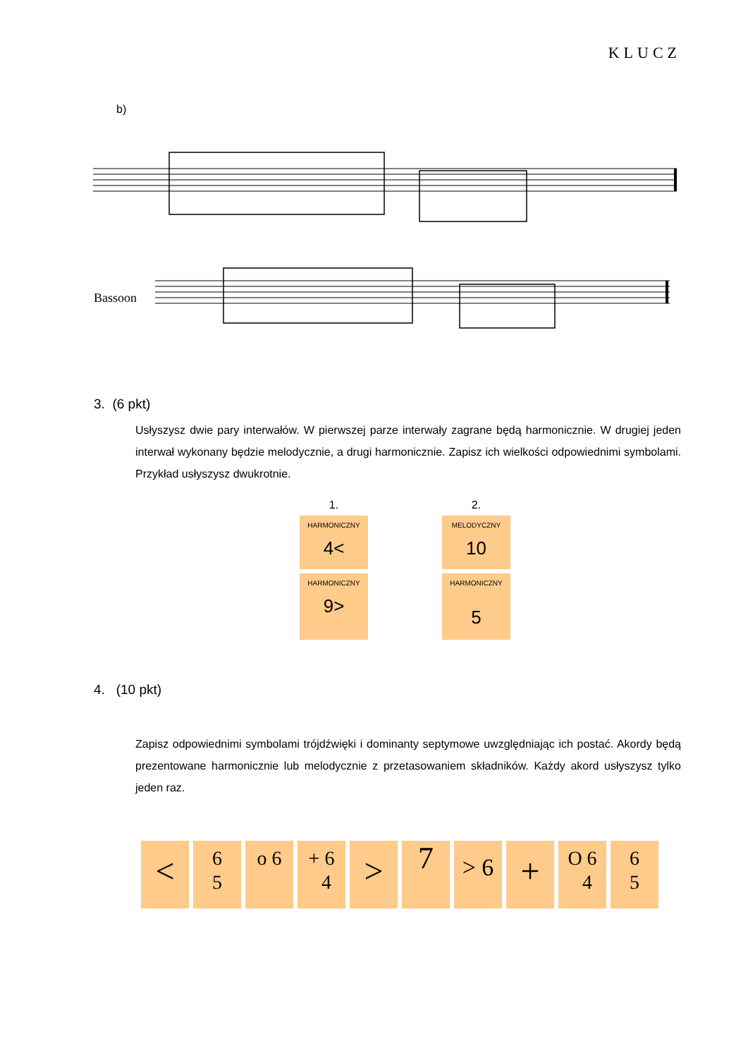KLUCZ
b)
Bassoon
3. (6 pkt)
Usłyszysz dwie pary interwałów. W pierwszej parze interwały zagrane będą harmonicznie. W drugiej jeden interwał wykonany będzie melodycznie, a drugi harmonicznie. Zapisz ich wielkości odpowiednimi symbolami. Przykład usłyszysz dwukrotnie.
1.
HARMONICZNY
4<
HARMONICZNY
9>
2.
MELODYCZNY
10
HARMONICZNY
5
4. (10 pkt)
Zapisz odpowiednimi symbolami trójdźwięki i dominanty septymowe uwzględniając ich postać. Akordy będą prezentowane harmonicznie lub melodycznie z przetasowaniem składników. Każdy akord usłyszysz tylko jeden raz.
<
6
5
o 6 + 6
4
>
7
> 6
+
O 6
4
6
5